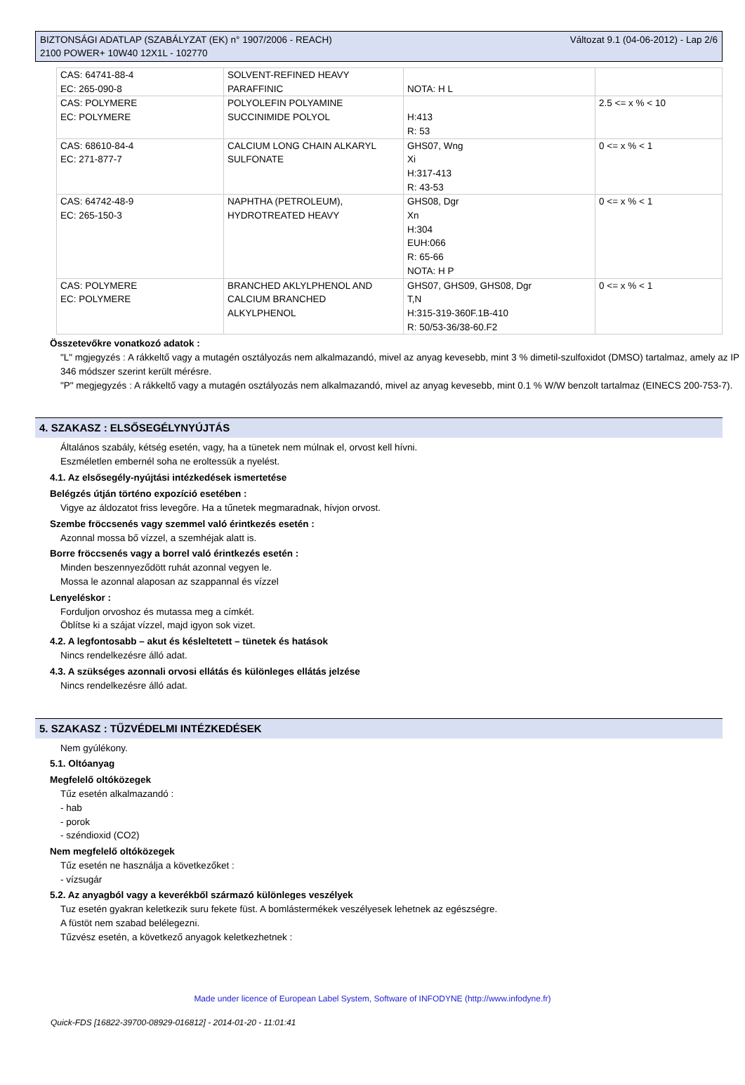BIZTONSÁGI ADATLAP (SZABÁLYZAT (EK) n° 1907/2006 - REACH)
2100 POWER+ 10W40 12X1L - 102770
Változat 9.1 (04-06-2012) - Lap 2/6
| CAS: 64741-88-4 EC: 265-090-8 | SOLVENT-REFINED HEAVY PARAFFINIC | NOTA: H L | |
| CAS: POLYMERE EC: POLYMERE | POLYOLEFIN POLYAMINE SUCCINIMIDE POLYOL | H:413 R: 53 | 2.5 <= x % < 10 |
| CAS: 68610-84-4 EC: 271-877-7 | CALCIUM LONG CHAIN ALKARYL SULFONATE | GHS07, Wng Xi H:317-413 R: 43-53 | 0 <= x % < 1 |
| CAS: 64742-48-9 EC: 265-150-3 | NAPHTHA (PETROLEUM), HYDROTREATED HEAVY | GHS08, Dgr Xn H:304 EUH:066 R: 65-66 NOTA: H P | 0 <= x % < 1 |
| CAS: POLYMERE EC: POLYMERE | BRANCHED AKLYLPHENOL AND CALCIUM BRANCHED ALKYLPHENOL | GHS07, GHS09, GHS08, Dgr T,N H:315-319-360F.1B-410 R: 50/53-36/38-60.F2 | 0 <= x % < 1 |
Összetevőkre vonatkozó adatok :
"L" mgjegyzés : A rákkeltő vagy a mutagén osztályozás nem alkalmazandó, mivel az anyag kevesebb, mint 3 % dimetil-szulfoxidot (DMSO) tartalmaz, amely az IP 346 módszer szerint került mérésre.
"P" megjegyzés : A rákkeltő vagy a mutagén osztályozás nem alkalmazandó, mivel az anyag kevesebb, mint 0.1 % W/W benzolt tartalmaz (EINECS 200-753-7).
4. SZAKASZ : ELSŐSEGÉLYNYÚJTÁS
Általános szabály, kétség esetén, vagy, ha a tünetek nem múlnak el, orvost kell hívni.
Eszméletlen embernél soha ne eroltessük a nyelést.
4.1. Az elsősegély-nyújtási intézkedések ismertetése
Belégzés útján történo expozíció esetében :
Vigye az áldozatot friss levegőre. Ha a tűnetek megmaradnak, hívjon orvost.
Szembe fröccsenés vagy szemmel való érintkezés esetén :
Azonnal mossa bő vízzel, a szemhéjak alatt is.
Borre fröccsenés vagy a borrel való érintkezés esetén :
Minden beszennyeződött ruhát azonnal vegyen le.
Mossa le azonnal alaposan az szappannal és vízzel
Lenyeléskor :
Forduljon orvoshoz és mutassa meg a címkét.
Öblítse ki a szájat vízzel, majd igyon sok vizet.
4.2. A legfontosabb – akut és késleltetett – tünetek és hatások
Nincs rendelkezésre álló adat.
4.3. A szükséges azonnali orvosi ellátás és különleges ellátás jelzése
Nincs rendelkezésre álló adat.
5. SZAKASZ : TŰZVÉDELMI INTÉZKEDÉSEK
Nem gyúlékony.
5.1. Oltóanyag
Megfelelő oltóközegek
Tűz esetén alkalmazandó :
- hab
- porok
- széndioxid (CO2)
Nem megfelelő oltóközegek
Tűz esetén ne használja a következőket :
- vízsugár
5.2. Az anyagból vagy a keverékből származó különleges veszélyek
Tuz esetén gyakran keletkezik suru fekete füst. A bomlástermékek veszélyesek lehetnek az egészségre.
A füstöt nem szabad belélegezni.
Tűzvész esetén, a következő anyagok keletkezhetnek :
Made under licence of European Label System, Software of INFODYNE (http://www.infodyne.fr)
Quick-FDS [16822-39700-08929-016812] - 2014-01-20 - 11:01:41